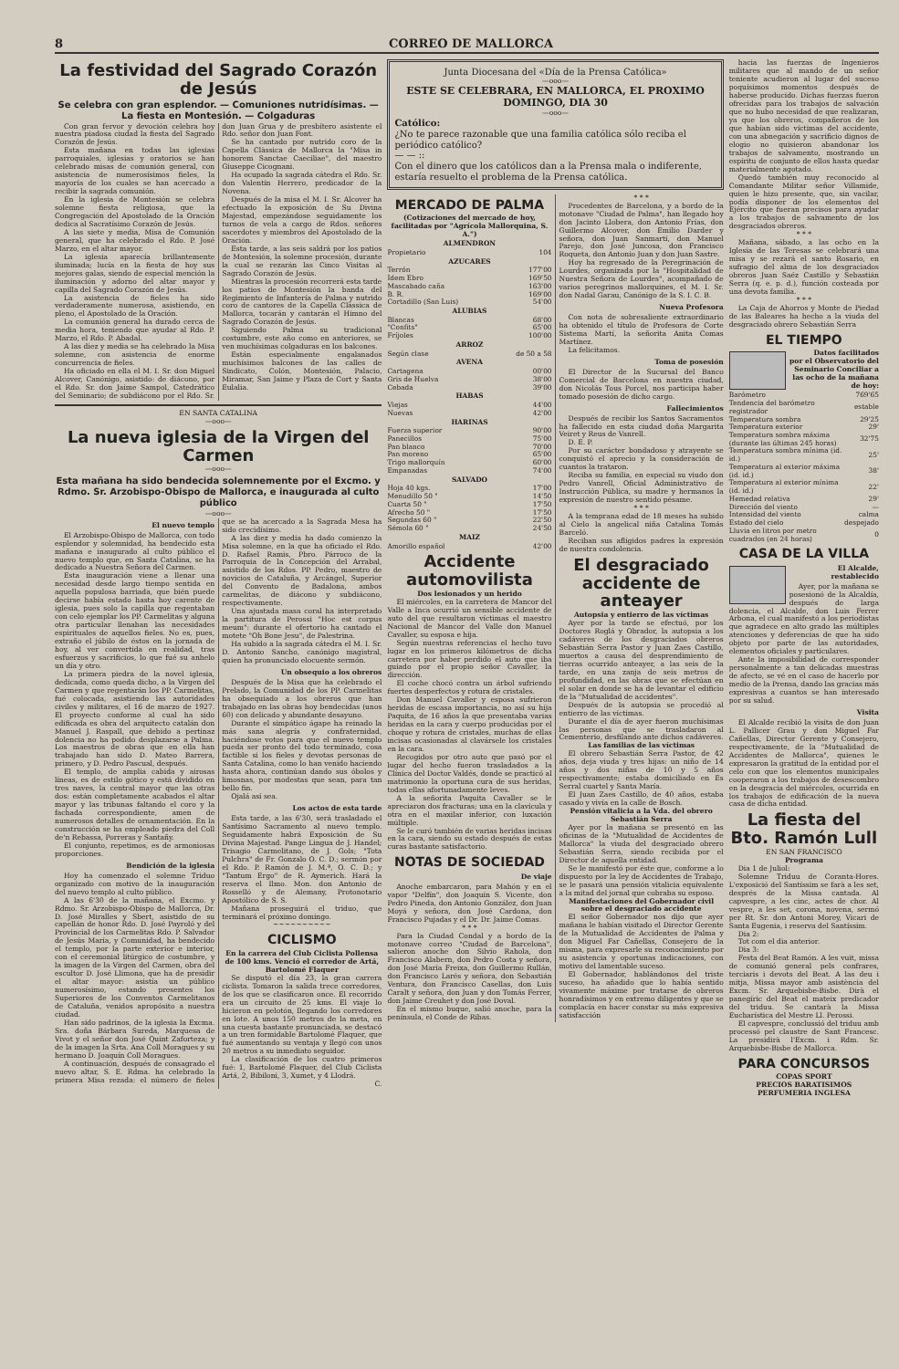8 CORREO DE MALLORCA
La festividad del Sagrado Corazón de Jesús
Se celebra con gran esplendor. — Comuniones nutridísimas. — La fiesta en Montesión. — Colgaduras
Con gran fervor y devoción celebra hoy nuestra piadosa ciudad la fiesta del Sagrado Corazón de Jesús.
Esta mañana en todas las iglesias parroquiales, iglesias y oratorios se han celebrado misas de comunión general, con asistencia de numerosísimos fieles, la mayoría de los cuales se han acercado a recibir la sagrada comunión.
En la iglesia de Montesión se celebra solemne fiesta religiosa, que la Congregación del Apostolado de la Oración dedica al Sacratísimo Corazón de Jesús.
A las siete y media, Misa de Comunión general, que ha celebrado el Rdo. P. José Marzo, en el altar mayor.
La iglesia aparecía brillantemente iluminada; lucía en la fiesta de hoy sus mejores galas, siendo de especial mención la iluminación y adorno del altar mayor y capilla del Sagrado Corazón de Jesús.
La asistencia de fieles ha sido verdaderamente numerosa, asistiendo, en pleno, el Apostolado de la Oración.
La comunión general ha durado cerca de media hora, teniendo que ayudar al Rdo. P. Marzo, el Rdo. P. Abadal.
A las diez y media se ha celebrado la Misa solemne, con asistencia de enorme concurrencia de fieles.
Ha oficiado en ella el M. I. Sr. don Miguel Alcover, Canónigo, asistido: de diácono, por el Rdo. Sr. don Jaime Sampol, Catedrático del Seminario; de subdiácono por el Rdo. Sr. don Juan Grua y de presbítero asistente el Rdo. señor don Juan Font.
Se ha cantado por nutrido coro de la Capella Clàssica de Mallorca la "Misa in honorem Sanctae Caeciliae", del maestro Giuseppe Cicognani.
Ha ocupado la sagrada cátedra el Rdo. Sr. don Valentín Herrero, predicador de la Novena.
Después de la misa el M. I. Sr. Alcover ha efectuado la exposición de Su Divina Majestad, empezándose seguidamente los turnos de vela a cargo de Rdos. señores sacerdotes y miembros del Apostolado de la Oración.
Esta tarde, a las seis saldrá por los patios de Montesión, la solemne procesión, durante la cual se rezarán las Cinco Visitas al Sagrado Corazón de Jesús.
Mientras la procesión recorrerá esta tarde los patios de Montesión la banda del Regimiento de Infantería de Palma y nutrido coro de cantores de la Capella Clàssica de Mallorca, tocarán y cantarán el Himno del Sagrado Corazón de Jesús.
Siguiendo Palma su tradicional costumbre, este año como en anteriores, se ven muchísimas colgaduras en los balcones.
Están especialmente engalanados muchísimos balcones de las calles de Sindicato, Colón, Montesión, Palacio, Miramar, San Jaime y Plaza de Cort y Santa Eulalia.
EN SANTA CATALINA
—ooo—
La nueva iglesia de la Virgen del Carmen
—ooo—
Esta mañana ha sido bendecida solemnemente por el Excmo. y Rdmo. Sr. Arzobispo-Obispo de Mallorca, e inaugurada al culto público
—ooo—
El nuevo templo
El Arzobispo-Obispo de Mallorca, con todo esplendor y solemnidad, ha bendecido esta mañana e inaugurado al culto público el nuevo templo que, en Santa Catalina, se ha dedicado a Nuestra Señora del Carmen.
Esta inauguración viene a llenar una necesidad desde largo tiempo sentida en aquella populosa barriada, que bién puede decirse había estado hasta hoy carente de iglesia, pues solo la capilla que regentaban con celo ejemplar los PP. Carmelitas y alguna otra particular llenaban las necesidades espirituales de aquellos fieles. No es, pues, extraño el júbilo de éstos en la jornada de hoy, al ver convertida en realidad, tras esfuerzos y sacrificios, lo que fué su anhelo un día y otro.
La primera piedra de la novel iglesia, dedicada, como queda dicho, a la Virgen del Carmen y que regentarán los PP. Carmelitas, fué colocada, asistiendo las autoridades civiles y militares, el 16 de marzo de 1927. El proyecto conforme al cual ha sido edificada es obra del arquitecto catalán don Manuel J. Raspall, que debido a pertinaz dolencia no ha podido desplazarse a Palma. Los maestros de obras que en ella han trabajado han sido D. Mateo Barrera, primero, y D. Pedro Pascual, después.
El templo, de amplia cabida y airosas líneas, es de estilo gótico y está dividido en tres naves, la central mayor que las otras dos: están completamente acabados el altar mayor y las tribunas faltando el coro y la fachada correspondiente, amen de numerosos detalles de ornamentación. En la construcción se ha empleado piedra del Coll de'n Rebassa, Porreras y Santañy.
El conjunto, repetimos, es de armoniosas proporciones.
Bendición de la iglesia
Hoy ha comenzado el solemne Triduo organizado con motivo de la inauguración del nuevo templo al culto público.
A las 6'30 de la mañana, el Excmo. y Rdmo. Sr. Arzobispo-Obispo de Mallorca, Dr. D. José Miralles y Sbert, asistido de su capellán de honor Rdo. D. José Payroló y del Provincial de los Carmelitas Rdo. P. Salvador de Jesús María, y Comunidad, ha bendecido el templo, por la parte exterior e interior, con el ceremonial litúrgico de costumbre, y la imagen de la Virgen del Carmen, obra del escultor D. José Llimona, que ha de presidir el altar mayor: asistía un público numerosísimo, estando presentes los Superiores de los Conventos Carmelitanos de Cataluña, venidos apropósito a nuestra ciudad.
Han sido padrinos, de la iglesia la Excma. Sra. doña Bárbara Sureda, Marquesa de Vivot y el señor don José Quint Zaforteza; y de la imagen la Srta. Ana Coll Moragues y su hermano D. Joaquín Coll Moragues.
A continuación, después de consagrado el nuevo altar, S. E. Rdma. ha celebrado la primera Misa rezada: el número de fieles que se ha acercado a la Sagrada Mesa ha sido crecidísimo.
A las diez y media ha dado comienzo la Misa solemne, en la que ha oficiado el Rdo. D. Rafael Ramis, Pbro. Párroco de la Parroquia de la Concepción del Arrabal, asistido de los Rdos. PP. Pedro, maestro de novicios de Cataluña, y Arcángel, Superior del Convento de Badalona, ambos carmelitas, de diácono y subdiácono, respectivamente.
Una ajustada masa coral ha interpretado la partitura de Perossi "Hoc est corpus meum": durante el ofertorio ha cantado el motete "Oh Bone Jesu", de Palestrina.
Ha subido a la sagrada cátedra el M. I. Sr. D. Antonio Sancho, canónigo magistral, quien ha pronunciado elocuente sermón.
Un obsequio a los obreros
Después de la Misa que ha celebrado el Prelado, la Comunidad de los PP. Carmelitas ha obsequiado a los obreros que han trabajado en las obras hoy bendecidas (unos 60) con delicado y abundante desayuno.
Durante el simpático ágape ha reinado la más sana alegría y confraternidad, haciéndose votos para que el nuevo templo pueda ser pronto del todo terminado, cosa factible si los fieles y devotas personas de Santa Catalina, como lo han venido haciendo hasta ahora, continúan dando sus óbolos y limosnas, por modestas que sean, para tan bello fin.
Ojalá así sea.
Los actos de esta tarde
Esta tarde, a las 6'30, será trasladado el Santísimo Sacramento al nuevo templo. Seguidamente habrá Exposición de Su Divina Majestad. Pange Lingua de J. Handel; Trisagio Carmelitano, de J. Gols; "Tota Pulchra" de Fr. Gonzalo O. C. D.; sermón por el Rdo. P. Ramón de J. M.ª, O. C. D.; y "Tantum Ergo" de R. Aymerich. Hará la reserva el Ilmo. Mon. don Antonio de Rosselló y de Alemany, Protonotario Apostólico de S. S.
Mañana proseguirá el triduo, que terminará el próximo domingo.
~~~~~~~~~~
CICLISMO
En la carrera del Club Ciclista Pollensa de 100 kms. Venció el corredor de Artá, Bartolomé Flaquer
Se disputó el día 23, la gran carrera ciclista. Tomaron la salida trece corredores, de los que se clasificaron once. El recorrido era un circuito de 25 kms. El viaje lo hicieron en pelotón, llegando los corredores en lote. A unos 150 metros de la meta, en una cuesta bastante pronunciada, se destacó a un tren formidable Bartolomé Flaquer, que fué aumentando su ventaja y llegó con unos 20 metros a su inmediato seguidor.
La clasificación de los cuatro primeros fué: 1, Bartolomé Flaquer, del Club Ciclista Artá, 2, Bibiloni, 3, Xumet, y 4 Llodrá.
C.
Junta Diocesana del «Día de la Prensa Católica»
—ooo—
ESTE SE CELEBRARA, EN MALLORCA, EL PROXIMO DOMINGO, DIA 30
—ooo—
Católico:
¿No te parece razonable que una familia católica sólo reciba el periódico católico?
— — ::
Con el dinero que los católicos dan a la Prensa mala o indiferente, estaría resuelto el problema de la Prensa católica.
MERCADO DE PALMA
(Cotizaciones del mercado de hoy, facilitadas por "Agrícola Mallorquina, S. A.")
| ALMENDRON | |
| --- | --- |
| Propietario | 104 |
| AZUCARES | |
| Terrón | 177'00 |
| Idem Ebro | 169'50 |
| Mascabado caña | 163'00 |
| B. R. | 169'00 |
| Cortadillo (San Luis) | 54'00 |
| ALUBIAS | |
| Blancas | 68'00 |
| "Confits" | 65'00 |
| Fríjoles | 100'00 |
| ARROZ | |
| Según clase | de 50 a 58 |
| AVENA | |
| Cartagena | 00'00 |
| Gris de Huelva | 38'00 |
| Cebada | 39'00 |
| HABAS | |
| Viejas | 44'00 |
| Nuevas | 42'00 |
| HARINAS | |
| Fuerza superior | 90'00 |
| Panecillos | 75'00 |
| Pan blanco | 70'00 |
| Pan moreno | 65'00 |
| Trigo mallorquín | 60'00 |
| Empanadas | 74'00 |
| SALVADO | |
| Hoja 40 kgs. | 17'00 |
| Menudillo 50 " | 14'50 |
| Cuarta 50 " | 17'50 |
| Afrecho 50 " | 17'50 |
| Segundas 60 " | 22'50 |
| Sémola 60 " | 24'50 |
| MAIZ | |
| Amorillo español | 42'00 |
Accidente automovilista
Dos lesionados y un herido
El miércoles, en la carretera de Mancor del Valle a Inca ocurrió un sensible accidente de auto del que resultaron víctimas el maestro Nacional de Mancor del Valle don Manuel Cavaller, su esposa e hija.
Según nuestras referencias el hecho tuvo lugar en los primeros kilómetros de dicha carretera por haber perdido el auto que iba guiado por el propio señor Cavaller, la dirección.
El coche chocó contra un árbol sufriendo fuertes desperfectos y rotura de cristales.
Don Manuel Cavaller y esposa sufrieron heridas de escasa importancia, no así su hija Paquita, de 16 años la que presentaba varias heridas en la cara y cuerpo producidas por el choque y rotura de cristales, muchas de ellas incisas ocasionadas al clavársele los cristales en la cara.
Recogidos por otro auto que pasó por el lugar del hecho fueron trasladados a la Clínica del Doctor Valdés, donde se practicó al matrimonio la oportuna cura de sus heridas, todas ellas afortunadamente leves.
A la señorita Paquita Cavaller se le apreciaron dos fracturas; una en la clavícula y otra en el maxilar inferior, con luxación múltiple.
Se le curó también de varias heridas incisas en la cara, siendo su estado después de estas curas bastante satisfactorio.
NOTAS DE SOCIEDAD
De viaje
Anoche embarcaron, para Mahón y en el vapor "Delfín", don Joaquín S. Vicente, don Pedro Pineda, don Antonio González, don Juan Moyá y señora, don José Cardona, don Francisco Pujadas y el Dr. Dr. Jaime Comas.
* * *
Para la Ciudad Condal y a bordo de la motonave correo "Ciudad de Barcelona", salieron anoche don Silvio Rahola, don Francisco Alabern, don Pedro Costa y señora, don José María Freixa, don Guillermo Rullán, don Francisco Larés y señora, don Sebastián Ventura, don Francisco Casellas, don Luis Caralt y señora, don Juan y don Tomás Ferrer, don Jaime Creuhet y don José Doval.
En el mismo buque, salió anoche, para la península, el Conde de Ribas.
* * *
Procedentes de Barcelona, y a bordo de la motonave "Ciudad de Palma", han llegado hoy don Jacinto Llobera, don Antonio Frías, don Guillermo Alcover, don Emilio Darder y señora, don Juan Sanmartí, don Manuel Parejo, don José Juncosa, don Francisco Roqueta, don Antonio Juan y don Juan Sastre.
Hoy ha regresado de la Peregrinación de Lourdes, organizada por la "Hospitalidad de Nuestra Señora de Lourdes", acompañado de varios peregrinos mallorquines, el M. I. Sr. don Nadal Garau, Canónigo de la S. I. C. B.
Nueva Profesora
Con nota de sobresaliente extraordinario ha obtenido el título de Profesora de Corte Sistema Martí, la señorita Anita Comas Martínez.
La felicitamos.
Toma de posesión
El Director de la Sucursal del Banco Comercial de Barcelona en nuestra ciudad, don Nicolás Tous Porcel, nos participa haber tomado posesión de dicho cargo.
Fallecimientos
Después de recibir los Santos Sacramentos ha fallecido en esta ciudad doña Margarita Veiret y Reus de Vanrell.
D. E. P.
Por su carácter bondadoso y atrayente se conquistó el aprecio y la consideración de cuantos la trataron.
Reciba su familia, en especial su viudo don Pedro Vanrell, Oficial Administrativo de Instrucción Pública, su madre y hermanos la expresión de nuestro sentido pésame.
* * *
A la temprana edad de 18 meses ha subido al Cielo la angelical niña Catalina Tomás Barceló.
Reciban sus afligidos padres la expresión de nuestra condolencia.
El desgraciado accidente de anteayer
Autopsia y entierro de las víctimas
Ayer por la tarde se efectuó, por los Doctores Roglá y Obrador, la autopsia a los cadáveres de los desgraciados obreros Sebastián Serra Pastor y Juan Zaes Castillo, muertos a causa del desprendimiento de tierras ocurrido anteayer, a las seis de la tarde, en una zanja de seis metros de profundidad, en las obras que se efectúan en el solar en donde se ha de levantar el edificio de la "Mutualidad de accidentes".
Después de la autopsia se procedió al entierro de las víctimas.
Durante el día de ayer fueron muchísimas las personas que se trasladaron al Cementerio, desfilando ante dichos cadáveres.
Las familias de las víctimas
El obrero Sebastián Serra Pastor, de 42 años, deja viuda y tres hijas: un niño de 14 años y dos niñas de 10 y 5 años respectivamente; estaba domiciliado en Es Serral cuartel y Santa María.
El Juan Zaes Castillo, de 40 años, estaba casado y vivía en la calle de Bosch.
Pensión vitalicia a la Vda. del obrero Sebastián Serra
Ayer por la mañana se presentó en las oficinas de la "Mutualidad de Accidentes de Mallorca" la viuda del desgraciado obrero Sebastián Serra, siendo recibida por el Director de aquella entidad.
Se le manifestó por éste que, conforme a lo dispuesto por la ley de Accidentes de Trabajo, se le pasará una pensión vitalicia equivalente a la mitad del jornal que cobraba su esposo.
Manifestaciones del Gobernador civil sobre el desgraciado accidente
El señor Gobernador nos dijo que ayer mañana le habían visitado el Director Gerente de la Mutualidad de Accidentes de Palma y don Miguel Far Cañellas, Consejero de la misma, para expresarle su reconocimiento por su asistencia y oportunas indicaciones, con motivo del lamentable suceso.
El Gobernador, hablándonos del triste suceso, ha añadido que lo había sentido vivamente máxime por tratarse de obreros honradísimos y en extremo diligentes y que se complacía en hacer constar su más expresiva satisfacción
hacia las fuerzas de Ingenieros militares que al mando de un señor teniente acudieron al lugar del suceso poquísimos momentos después de haberse producido. Dichas fuerzas fueron ofrecidas para los trabajos de salvación que no hubo necesidad de que realizaran, ya que los obreros, compañeros de los que habían sido víctimas del accidente, con una abnegación y sacrificio dignos de elogio no quisieron abandonar los trabajos de salvamento, mostrando un espíritu de conjunto de ellos hasta quedar materialmente agotado.
Quedó también muy reconocido al Comandante Militar señor Villamide, quien le hizo presente, que, sin vacilar, podía disponer de los elementos del Ejército que fueran precisos para ayudar a los trabajos de salvamento de los desgraciados obreros.
* * *
Mañana, sábado, a las ocho en la Iglesia de las Teresas se celebrará una misa y se rezará el santo Rosario, en sufragio del alma de los desgraciados obreros Juan Saéz Castillo y Sebastián Serra (q. e. p. d.), función costeada por una devota familia.
* * *
La Caja de Ahorros y Monte de Piedad de las Baleares ha hecho a la viuda del desgraciado obrero Sebastián Serra
EL TIEMPO
Datos facilitados por el Observatorio del Seminario Conciliar a las ocho de la mañana de hoy:
| Barómetro | 769'65 |
| Tendencia del barómetro registrador | estable |
| Temperatura sombra | 29'25 |
| Temperatura exterior | 29' |
| Temperatura sombra máxima (durante las últimas 245 horas) | 32'75 |
| Temperatura sombra mínima (id. id.) | 25' |
| Temperatura al exterior máxima (id. id.) | 38' |
| Temperatura al exterior mínima (id. id.) | 22' |
| Hemedad relativa | 29' |
| Dirección del viento | — |
| Intensidad del viento | calma |
| Estado del cielo | despejado |
| Lluvia en litros por metro cuadrados (en 24 horas) | 0 |
CASA DE LA VILLA
El Alcalde, restablecido
Ayer, por la mañana se posesionó de la Alcaldía, después de larga dolencia, el Alcalde, don Luis Ferrer Arbona, el cual manifestó a los periodistas que agradece en alto grado las múltiples atenciones y deferencias de que ha sido objeto por parte de las autoridades, elementos oficiales y particulares.
Ante la imposibilidad de corresponder personalmente a tan delicadas muestras de afecto, se vé en el caso de hacerlo por medio de la Prensa, dando las gracias más expresivas a cuantos se han interesado por su salud.
Visita
El Alcalde recibió la visita de don Juan L. Pallicer Grau y don Miguel Far Cañellas, Director Gerente y Consejero, respectivamente, de la "Mutualidad de Accidentes de Mallorca", quienes le expresaron la gratitud de la entidad por el celo con que los elementos municipales cooperaron a los trabajos de desescombro en la desgracia del miércoles, ocurrida en los trabajos de edificación de la nueva casa de dicha entidad.
La fiesta del Bto. Ramón Lull
EN SAN FRANCISCO
Programa
Dia 1 de Juliol:
Solemne Triduu de Coranta-Hores. L'exposició del Santíssim se farà a les set, després de la Missa cantada. Al capvespre, a les cinc, actes de chor. Al vespre, a les set, corona, novena, sermó per Rt. Sr. don Antoni Morey, Vicari de Santa Eugenia, i reserva del Santíssim.
Dia 2:
Tot com el dia anterior.
Dia 3:
Festa del Beat Ramón. A les vuit, missa de comunió general pels confrares, terciaris i devots del Beat. A las deu i mitja, Missa mayor amb asistència del Excm. Sr. Arquebisbe-Bisbe. Dirà el panegíric del Beat el mateix predicador del triduu. Se cantarà la Missa Eucharística del Mestre Ll. Perossi.
El capvespre, conclussió del triduu amb processó pel claustre de Sant Francesc. La presidirà l'Excm. i Rdm. Sr. Arquebisbe-Bisbe de Mallorca.
PARA CONCURSOS
COPAS SPORT
PRECIOS BARATISIMOS
PERFUMERIA INGLESA